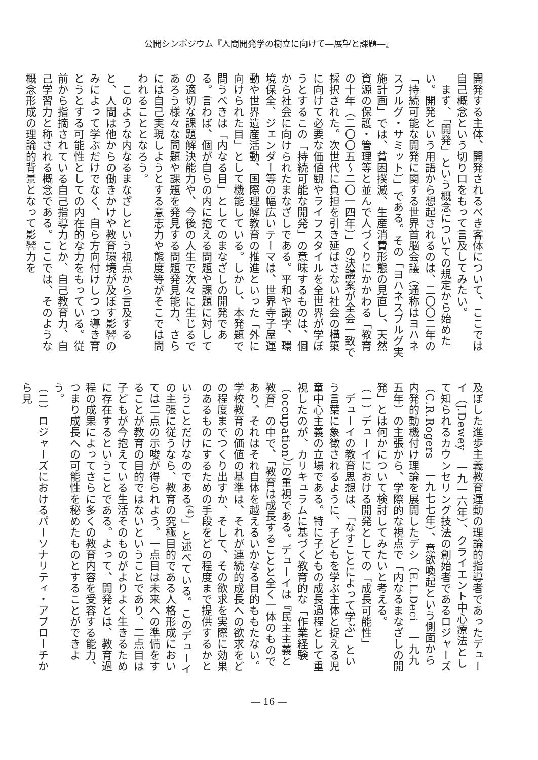公開シンポジウム『人間開発学の樹立に向けて―展望と課題―』
開発する主体、開発されるべき客体について、ここでは自己概念という切り口をもって言及してみたい。
　まず、「開発」という概念についての規定から始めたい。開発という用語から想起されるのは、二〇〇二年の「持続可能な開発に関する世界首脳会議（通称はヨハネスブルグ・サミット）」である。その「ヨハネスブルグ実施計画」では、貧困撲滅、生産消費形態の見直し、天然資源の保護・管理等と並んで人づくりにかかわる「教育の十年（二〇〇五～二〇一四年）」の決議案が全会一致で採択された。次世代に負担を引き延ばさない社会の構築に向けて必要な価値観やライフスタイルを全世界が学ぼうとするこの「持続可能な開発」の意味するものは、個から社会に向けられたまなざしである。平和や識字、環境保全、ジェンダー等の幅広いテーマは、世界寺子屋運動や世界遺産活動、国際理解教育の推進といった「外に向けられた目」として機能している。しかし、本発題で問うべきは「内なる目」としてのまなざしの開発である。言わば、個が自らの内に抱える問題や課題に対しての適切な課題解決能力や、今後の人生で次々に生じるであろう様々な問題や課題を発見する問題発見能力、さらには自己実現しようとする意志力や態度等がそこでは問われることとなろう。
　このような内なるまなざしという視点から言及すると、人間は他からの働きかけや教育環境が及ぼす影響のみによって学ぶだけでなく、自ら方向付けしつつ導き育とうとする可能性としての内在的な力をもっている。従前から指摘されている自己指導力とか、自己教育力、自己学習力と称される概念である。ここでは、そのような概念形成の理論的背景となって影響力を
及ぼした進歩主義教育運動の理論的指導者であったデューイ（J.Dewey　一九一六年）、クライエント中心療法として知られるカウンセリング技法の創始者であるロジャーズ（C.R.Rogers　一九七七年）、意欲喚起という側面から内発的動機付け理論を展開したデシ（E.L.Deci　一九九五年）の主張から、学際的な視点で「内なるまなざしの開発」とは何かについて検討してみたいと考える。
（一）デューイにおける開発としての「成長可能性」
　デューイの教育思想は、「なすことによって学ぶ」という言葉に象徴されるように、子どもを学ぶ主体と捉える児童中心主義の立場である。特に子どもの成長過程として重視したのが、カリキュラムに基づく教育的な「作業経験（occupation）」の重視である。デューイは『民主主義と教育』の中で、「教育は成長することと全く一体のものであり、それはそれ自体を越えるいかなる目的ももたない。学校教育の価値の基準は、それが連続的成長への欲求をどの程度までつくり出すか、そして、その欲求を実際に効果のあるものにするための手段をどの程度まで提供するかということだけなのである<sup>(4)</sup>」と述べている。このデューイの主張に従うなら、教育の究極目的である人格形成においては二点の示唆が得られよう。一点目は未来への準備をすることが教育の目的ではないということであり、二点目は子どもが今抱えている生活そのものがよりよく生きるために存在するということである。よって、開発とは、教育過程の成果によってさらに多くの教育内容を受容する能力、つまり成長への可能性を秘めたものとすることができよう。
（二）ロジャーズにおけるパーソナリティ・アプローチから見
― 16 ―